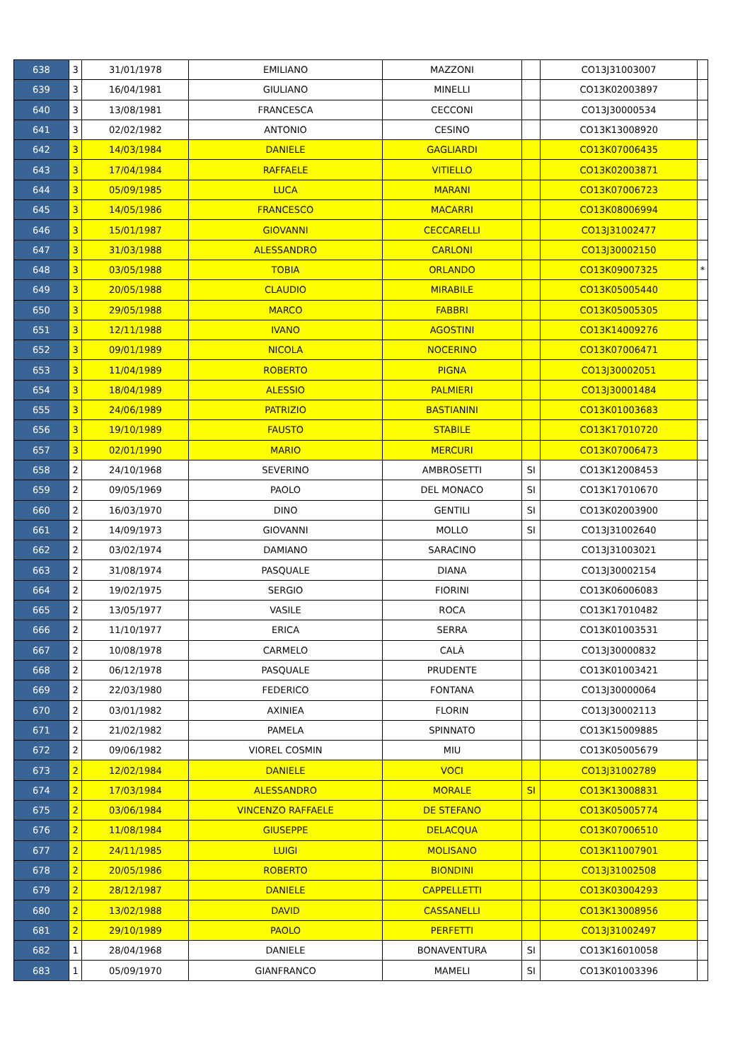| 638 | 3 | 31/01/1978 | EMILIANO | MAZZONI | | CO13J31003007 | |
| 639 | 3 | 16/04/1981 | GIULIANO | MINELLI | | CO13K02003897 | |
| 640 | 3 | 13/08/1981 | FRANCESCA | CECCONI | | CO13J30000534 | |
| 641 | 3 | 02/02/1982 | ANTONIO | CESINO | | CO13K13008920 | |
| 642 | 3 | 14/03/1984 | DANIELE | GAGLIARDI | | CO13K07006435 | |
| 643 | 3 | 17/04/1984 | RAFFAELE | VITIELLO | | CO13K02003871 | |
| 644 | 3 | 05/09/1985 | LUCA | MARANI | | CO13K07006723 | |
| 645 | 3 | 14/05/1986 | FRANCESCO | MACARRI | | CO13K08006994 | |
| 646 | 3 | 15/01/1987 | GIOVANNI | CECCARELLI | | CO13J31002477 | |
| 647 | 3 | 31/03/1988 | ALESSANDRO | CARLONI | | CO13J30002150 | |
| 648 | 3 | 03/05/1988 | TOBIA | ORLANDO | | CO13K09007325 | * |
| 649 | 3 | 20/05/1988 | CLAUDIO | MIRABILE | | CO13K05005440 | |
| 650 | 3 | 29/05/1988 | MARCO | FABBRI | | CO13K05005305 | |
| 651 | 3 | 12/11/1988 | IVANO | AGOSTINI | | CO13K14009276 | |
| 652 | 3 | 09/01/1989 | NICOLA | NOCERINO | | CO13K07006471 | |
| 653 | 3 | 11/04/1989 | ROBERTO | PIGNA | | CO13J30002051 | |
| 654 | 3 | 18/04/1989 | ALESSIO | PALMIERI | | CO13J30001484 | |
| 655 | 3 | 24/06/1989 | PATRIZIO | BASTIANINI | | CO13K01003683 | |
| 656 | 3 | 19/10/1989 | FAUSTO | STABILE | | CO13K17010720 | |
| 657 | 3 | 02/01/1990 | MARIO | MERCURI | | CO13K07006473 | |
| 658 | 2 | 24/10/1968 | SEVERINO | AMBROSETTI | SI | CO13K12008453 | |
| 659 | 2 | 09/05/1969 | PAOLO | DEL MONACO | SI | CO13K17010670 | |
| 660 | 2 | 16/03/1970 | DINO | GENTILI | SI | CO13K02003900 | |
| 661 | 2 | 14/09/1973 | GIOVANNI | MOLLO | SI | CO13J31002640 | |
| 662 | 2 | 03/02/1974 | DAMIANO | SARACINO | | CO13J31003021 | |
| 663 | 2 | 31/08/1974 | PASQUALE | DIANA | | CO13J30002154 | |
| 664 | 2 | 19/02/1975 | SERGIO | FIORINI | | CO13K06006083 | |
| 665 | 2 | 13/05/1977 | VASILE | ROCA | | CO13K17010482 | |
| 666 | 2 | 11/10/1977 | ERICA | SERRA | | CO13K01003531 | |
| 667 | 2 | 10/08/1978 | CARMELO | CALÀ | | CO13J30000832 | |
| 668 | 2 | 06/12/1978 | PASQUALE | PRUDENTE | | CO13K01003421 | |
| 669 | 2 | 22/03/1980 | FEDERICO | FONTANA | | CO13J30000064 | |
| 670 | 2 | 03/01/1982 | AXINIEA | FLORIN | | CO13J30002113 | |
| 671 | 2 | 21/02/1982 | PAMELA | SPINNATO | | CO13K15009885 | |
| 672 | 2 | 09/06/1982 | VIOREL COSMIN | MIU | | CO13K05005679 | |
| 673 | 2 | 12/02/1984 | DANIELE | VOCI | | CO13J31002789 | |
| 674 | 2 | 17/03/1984 | ALESSANDRO | MORALE | SI | CO13K13008831 | |
| 675 | 2 | 03/06/1984 | VINCENZO RAFFAELE | DE STEFANO | | CO13K05005774 | |
| 676 | 2 | 11/08/1984 | GIUSEPPE | DELACQUA | | CO13K07006510 | |
| 677 | 2 | 24/11/1985 | LUIGI | MOLISANO | | CO13K11007901 | |
| 678 | 2 | 20/05/1986 | ROBERTO | BIONDINI | | CO13J31002508 | |
| 679 | 2 | 28/12/1987 | DANIELE | CAPPELLETTI | | CO13K03004293 | |
| 680 | 2 | 13/02/1988 | DAVID | CASSANELLI | | CO13K13008956 | |
| 681 | 2 | 29/10/1989 | PAOLO | PERFETTI | | CO13J31002497 | |
| 682 | 1 | 28/04/1968 | DANIELE | BONAVENTURA | SI | CO13K16010058 | |
| 683 | 1 | 05/09/1970 | GIANFRANCO | MAMELI | SI | CO13K01003396 | |